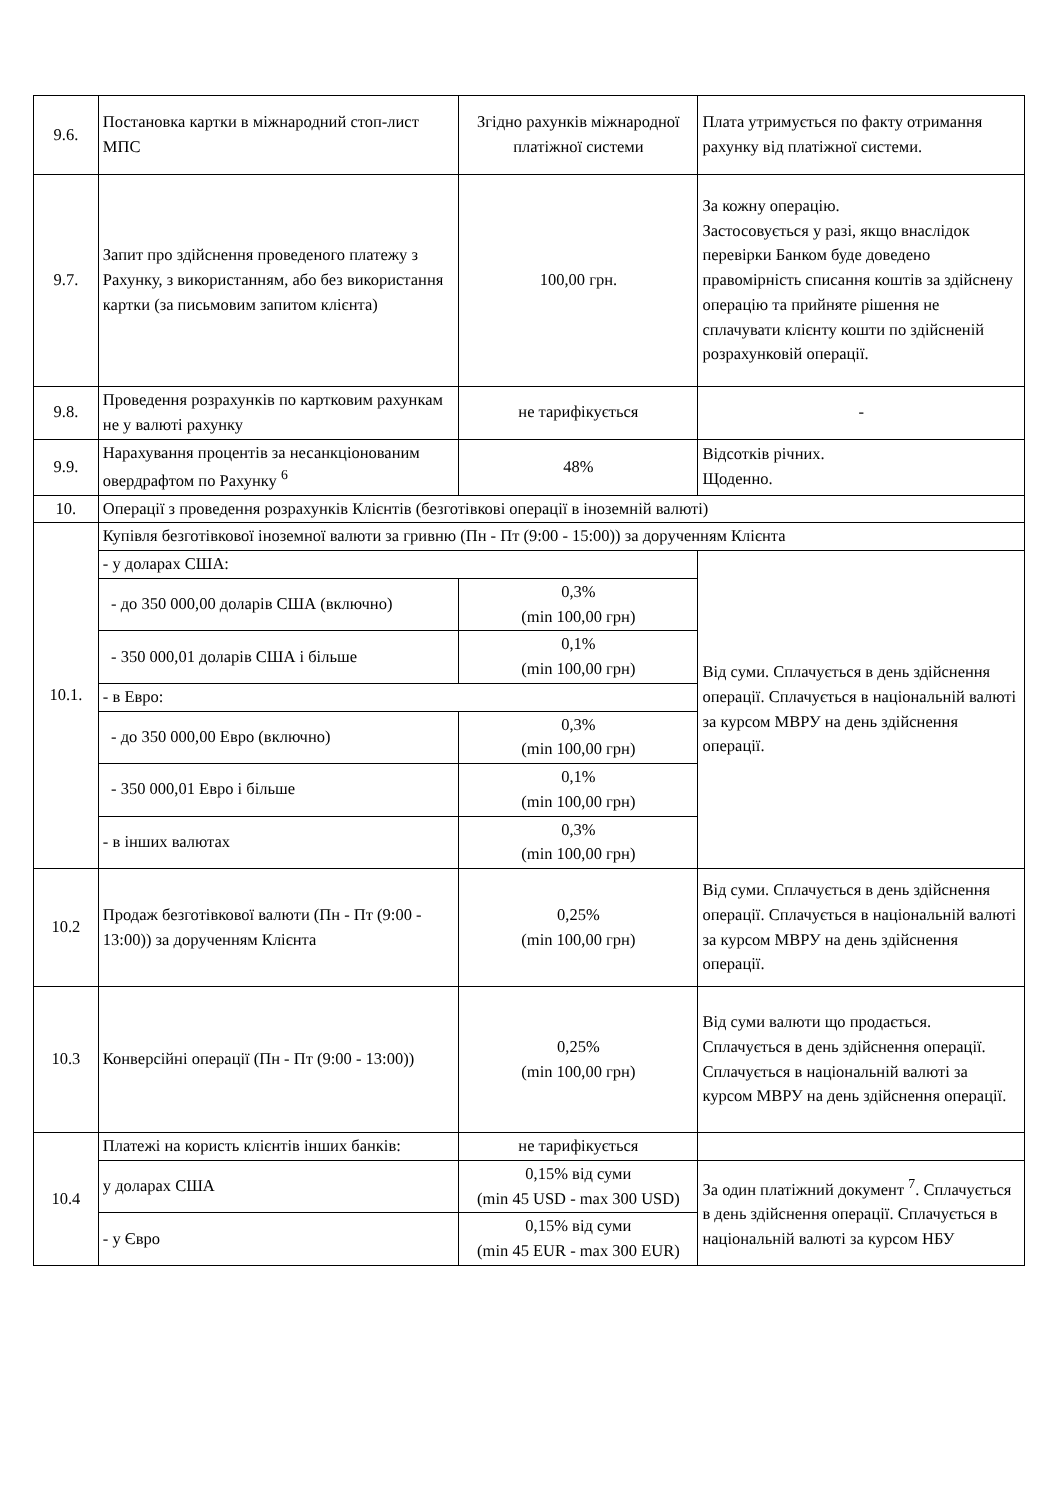| 9.6. | Постановка картки в міжнародний стоп-лист МПС | Згідно рахунків міжнародної платіжної системи | Плата утримується по факту отримання рахунку від платіжної системи. |
| 9.7. | Запит про здійснення проведеного платежу з Рахунку, з використанням, або без використання картки (за письмовим запитом клієнта) | 100,00 грн. | За кожну операцію. Застосовується у разі, якщо внаслідок перевірки Банком буде доведено правомірність списання коштів за здійснену операцію та прийняте рішення не сплачувати клієнту кошти по здійсненій розрахунковій операції. |
| 9.8. | Проведення розрахунків по картковим рахункам не у валюті рахунку | не тарифікується | - |
| 9.9. | Нарахування процентів за несанкціонованим овердрафтом по Рахунку <sup>6</sup> | 48% | Відсотків річних. Щоденно. |
| 10. | Операції з проведення розрахунків Клієнтів (безготівкові операції в іноземній валюті) | | |
| 10.1. | Купівля безготівкової іноземної валюти за гривню (Пн - Пт (9:00 - 15:00)) за дорученням Клієнта | | |
| | - у доларах США: | | Від суми. Сплачується в день здійснення операції. Сплачується в національній валюті за курсом МВРУ на день здійснення операції. |
| | - до 350 000,00 доларів США (включно) | 0,3% (min 100,00 грн) | |
| | - 350 000,01 доларів США і більше | 0,1% (min 100,00 грн) | |
| | - в Евро: | | |
| | - до 350 000,00 Евро (включно) | 0,3% (min 100,00 грн) | |
| | - 350 000,01 Евро і більше | 0,1% (min 100,00 грн) | |
| | - в інших валютах | 0,3% (min 100,00 грн) | |
| 10.2 | Продаж безготівкової валюти (Пн - Пт (9:00 - 13:00)) за дорученням Клієнта | 0,25% (min 100,00 грн) | Від суми. Сплачується в день здійснення операції. Сплачується в національній валюті за курсом МВРУ на день здійснення операції. |
| 10.3 | Конверсійні операції (Пн - Пт (9:00 - 13:00)) | 0,25% (min 100,00 грн) | Від суми валюти що продається. Сплачується в день здійснення операції. Сплачується в національній валюті за курсом МВРУ на день здійснення операції. |
| 10.4 | Платежі на користь клієнтів інших банків: | не тарифікується | |
| | у доларах США | 0,15% від суми (min 45 USD - max 300 USD) | За один платіжний документ <sup>7</sup>. Сплачується в день здійснення операції. Сплачується в національній валюті за курсом НБУ |
| | - у Євро | 0,15% від суми (min 45 EUR - max 300 EUR) | |